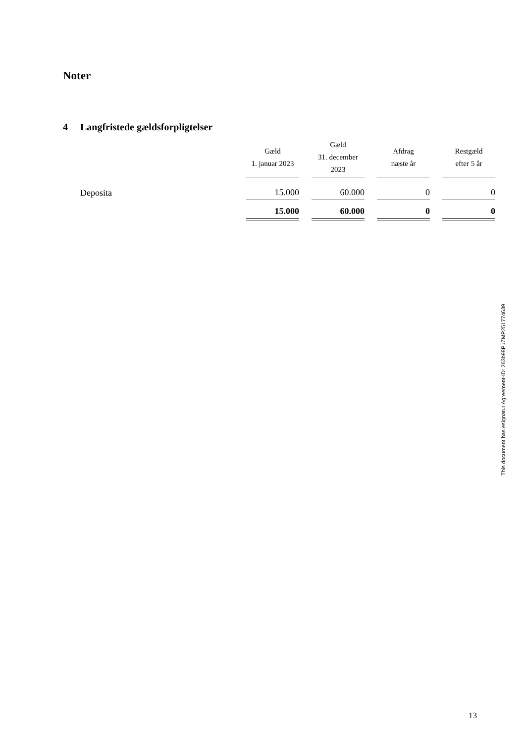Noter
4 Langfristede gældsforpligtelser
| | Gæld 1. januar 2023 | Gæld 31. december 2023 | Afdrag næste år | Restgæld efter 5 år |
| --- | --- | --- | --- | --- |
| Deposita | 15.000 | 60.000 | 0 | 0 |
| | 15.000 | 60.000 | 0 | 0 |
This document has esignatur Agreement-ID: 263b98PuZMP251774639
13